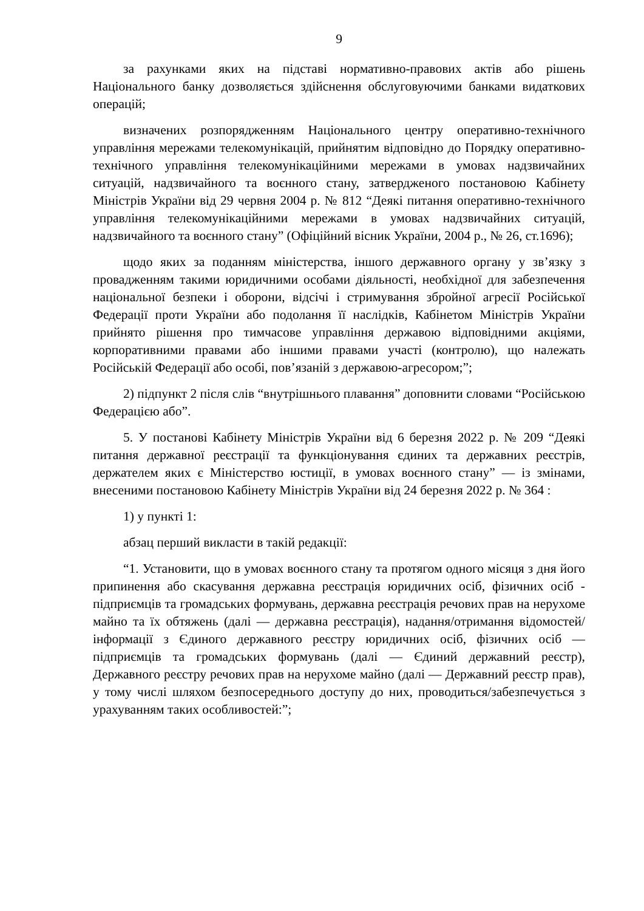9
за рахунками яких на підставі нормативно-правових актів або рішень Національного банку дозволяється здійснення обслуговуючими банками видаткових операцій;
визначених розпорядженням Національного центру оперативно-технічного управління мережами телекомунікацій, прийнятим відповідно до Порядку оперативно-технічного управління телекомунікаційними мережами в умовах надзвичайних ситуацій, надзвичайного та воєнного стану, затвердженого постановою Кабінету Міністрів України від 29 червня 2004 р. № 812 “Деякі питання оперативно-технічного управління телекомунікаційними мережами в умовах надзвичайних ситуацій, надзвичайного та воєнного стану” (Офіційний вісник України, 2004 р., № 26, ст.1696);
щодо яких за поданням міністерства, іншого державного органу у зв’язку з провадженням такими юридичними особами діяльності, необхідної для забезпечення національної безпеки і оборони, відсічі і стримування збройної агресії Російської Федерації проти України або подолання її наслідків, Кабінетом Міністрів України прийнято рішення про тимчасове управління державою відповідними акціями, корпоративними правами або іншими правами участі (контролю), що належать Російській Федерації або особі, пов’язаній з державою-агресором;”;
2) підпункт 2 після слів “внутрішнього плавання” доповнити словами “Російською Федерацією або”.
5. У постанові Кабінету Міністрів України від 6 березня 2022 р. № 209 “Деякі питання державної реєстрації та функціонування єдиних та державних реєстрів, держателем яких є Міністерство юстиції, в умовах воєнного стану” — із змінами, внесеними постановою Кабінету Міністрів України від 24 березня 2022 р. № 364 :
1) у пункті 1:
абзац перший викласти в такій редакції:
“1. Установити, що в умовах воєнного стану та протягом одного місяця з дня його припинення або скасування державна реєстрація юридичних осіб, фізичних осіб - підприємців та громадських формувань, державна реєстрація речових прав на нерухоме майно та їх обтяжень (далі — державна реєстрація), надання/отримання відомостей/інформації з Єдиного державного реєстру юридичних осіб, фізичних осіб — підприємців та громадських формувань (далі — Єдиний державний реєстр), Державного реєстру речових прав на нерухоме майно (далі — Державний реєстр прав), у тому числі шляхом безпосереднього доступу до них, проводиться/забезпечується з урахуванням таких особливостей:”;